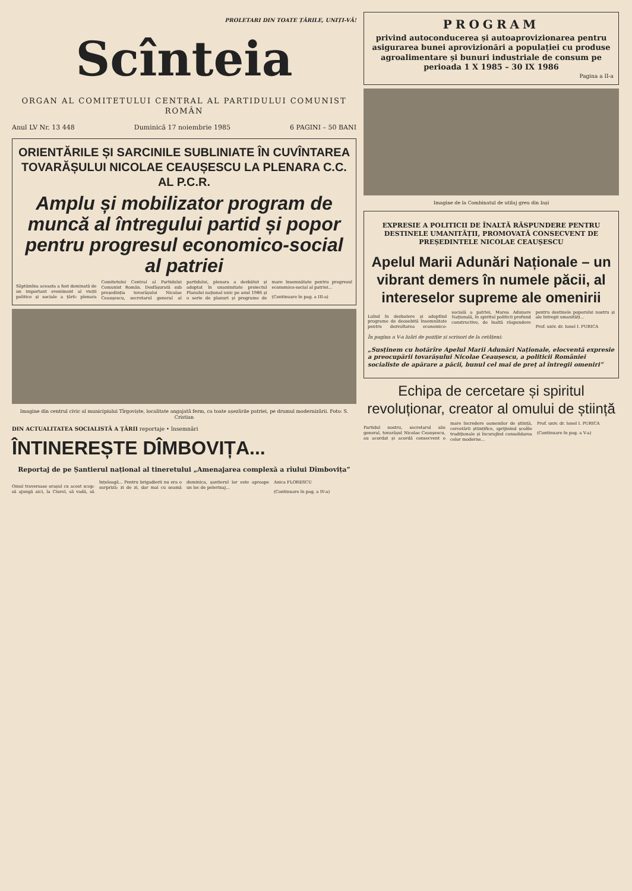PROLETARI DIN TOATE ȚĂRILE, UNIȚI-VĂ!
Scînteia
ORGAN AL COMITETULUI CENTRAL AL PARTIDULUI COMUNIST ROMÂN
Anul LV Nr. 13 448 Duminică 17 noiembrie 1985 6 PAGINI – 50 BANI
ORIENTĂRILE ȘI SARCINILE SUBLINIATE ÎN CUVÎNTAREA TOVARĂȘULUI NICOLAE CEAUȘESCU LA PLENARA C.C. AL P.C.R.
Amplu și mobilizator program de muncă al întregului partid și popor pentru progresul economico-social al patriei
Săptămîna aceasta a fost dominată de un important eveniment al vieții politice și sociale a țării: plenara Comitetului Central al Partidului Comunist Român. Desfășurată sub președinția tovarășului Nicolae Ceaușescu, secretarul general al partidului, plenara a dezbătut și adoptat în unanimitate proiectul Planului național unic pe anul 1986 și o serie de planuri și programe de mare însemnătate pentru progresul economico-social al patriei...
(Continuare în pag. a III-a)
Imagine din centrul civic al municipiului Tîrgoviște, localitate angajată ferm, ca toate așezările patriei, pe drumul modernizării. Foto: S. Cristian
DIN ACTUALITATEA SOCIALISTĂ A ȚĂRII reportaje • însemnări
ÎNTINEREȘTE DÎMBOVIȚA...
Reportaj de pe Șantierul național al tineretului „Amenajarea complexă a rîului Dîmbovița”
Omul traversase orașul cu acest scop: să ajungă aici, la Ciurel, să vadă, să înțeleagă... Pentru brigadierii nu era o surpriză: zi de zi, dar mai cu seamă duminica, șantierul lor este aproape un loc de pelerinaj...
Anica FLORESCU
(Continuare în pag. a IV-a)
PROGRAM
privind autoconducerea și autoaprovizionarea pentru asigurarea bunei aprovizionări a populației cu produse agroalimentare și bunuri industriale de consum pe perioada 1 X 1985 – 30 IX 1986
Pagina a II-a
Imagine de la Combinatul de utilaj greu din Iași
EXPRESIE A POLITICII DE ÎNALTĂ RĂSPUNDERE PENTRU DESTINELE UMANITĂȚII, PROMOVATĂ CONSECVENT DE PREȘEDINTELE NICOLAE CEAUȘESCU
Apelul Marii Adunări Naționale – un vibrant demers în numele păcii, al intereselor supreme ale omenirii
Luînd în dezbatere și adoptînd programe de deosebită însemnătate pentru dezvoltarea economico-socială a patriei, Marea Adunare Națională, în spiritul politicii profund constructive, de înaltă răspundere pentru destinele poporului nostru și ale întregii umanități...
Prof. univ. dr. Ionel I. PURICA
În pagina a V-a luări de poziție și scrisori de la cetățeni:
„Susținem cu hotărîre Apelul Marii Adunări Naționale, elocventă expresie a preocupării tovarășului Nicolae Ceaușescu, a politicii României socialiste de apărare a păcii, bunul cel mai de preț al întregii omeniri”
Echipa de cercetare și spiritul revoluționar, creator al omului de știință
Partidul nostru, secretarul său general, tovarășul Nicolae Ceaușescu, au acordat și acordă consecvent o mare încredere oamenilor de știință, cercetării științifice, sprijinind școlile tradiționale și încurajînd consolidarea celor moderne...
Prof. univ. dr. Ionel I. PURICA
(Continuare în pag. a V-a)